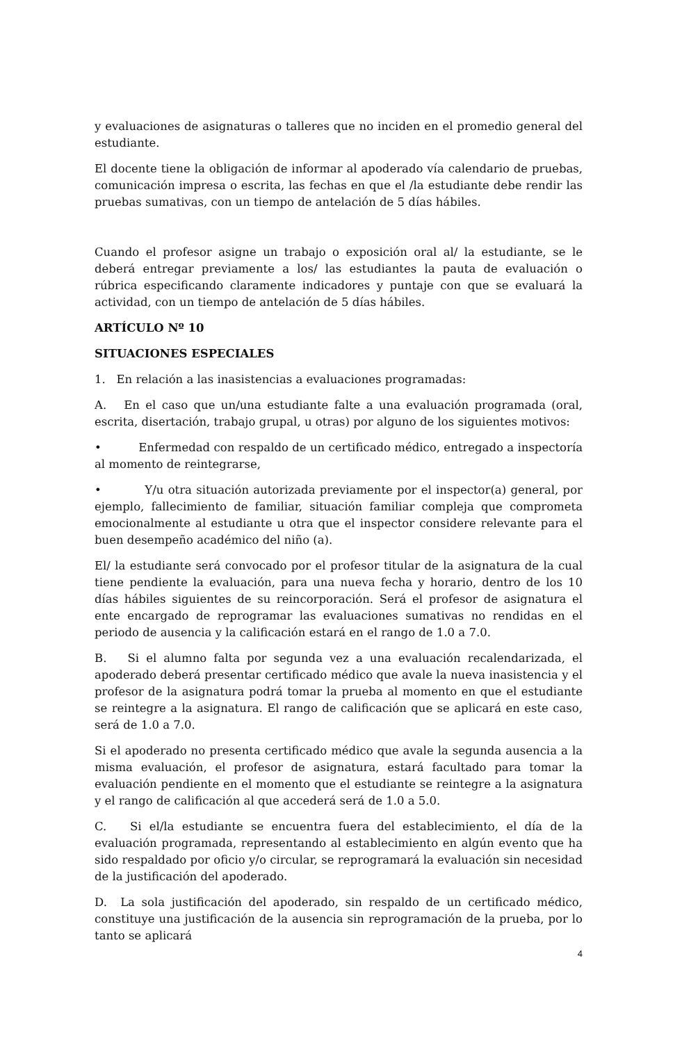y evaluaciones de asignaturas o talleres que no inciden en el promedio general del estudiante.
El docente tiene la obligación de informar al apoderado vía calendario de pruebas, comunicación impresa o escrita, las fechas en que el /la estudiante debe rendir las pruebas sumativas, con un tiempo de antelación de 5 días hábiles.
Cuando el profesor asigne un trabajo o exposición oral al/ la estudiante, se le deberá entregar previamente a los/ las estudiantes la pauta de evaluación o rúbrica especificando claramente indicadores y puntaje con que se evaluará la actividad, con un tiempo de antelación de 5 días hábiles.
ARTÍCULO Nº 10
SITUACIONES ESPECIALES
1. En relación a las inasistencias a evaluaciones programadas:
A. En el caso que un/una estudiante falte a una evaluación programada (oral, escrita, disertación, trabajo grupal, u otras) por alguno de los siguientes motivos:
• Enfermedad con respaldo de un certificado médico, entregado a inspectoría al momento de reintegrarse,
• Y/u otra situación autorizada previamente por el inspector(a) general, por ejemplo, fallecimiento de familiar, situación familiar compleja que comprometa emocionalmente al estudiante u otra que el inspector considere relevante para el buen desempeño académico del niño (a).
El/ la estudiante será convocado por el profesor titular de la asignatura de la cual tiene pendiente la evaluación, para una nueva fecha y horario, dentro de los 10 días hábiles siguientes de su reincorporación. Será el profesor de asignatura el ente encargado de reprogramar las evaluaciones sumativas no rendidas en el periodo de ausencia y la calificación estará en el rango de 1.0 a 7.0.
B. Si el alumno falta por segunda vez a una evaluación recalendarizada, el apoderado deberá presentar certificado médico que avale la nueva inasistencia y el profesor de la asignatura podrá tomar la prueba al momento en que el estudiante se reintegre a la asignatura. El rango de calificación que se aplicará en este caso, será de 1.0 a 7.0.
Si el apoderado no presenta certificado médico que avale la segunda ausencia a la misma evaluación, el profesor de asignatura, estará facultado para tomar la evaluación pendiente en el momento que el estudiante se reintegre a la asignatura y el rango de calificación al que accederá será de 1.0 a 5.0.
C. Si el/la estudiante se encuentra fuera del establecimiento, el día de la evaluación programada, representando al establecimiento en algún evento que ha sido respaldado por oficio y/o circular, se reprogramará la evaluación sin necesidad de la justificación del apoderado.
D. La sola justificación del apoderado, sin respaldo de un certificado médico, constituye una justificación de la ausencia sin reprogramación de la prueba, por lo tanto se aplicará
4